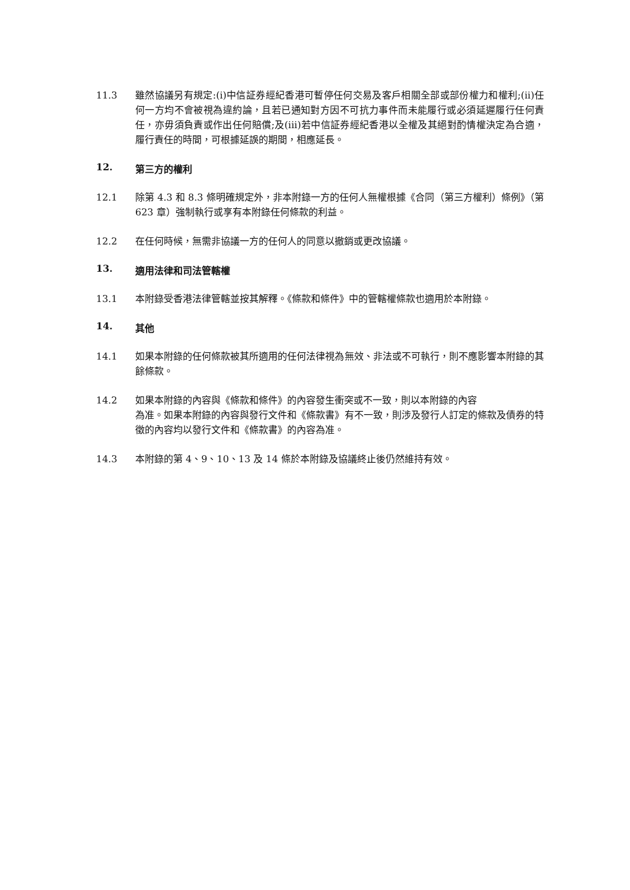11.3 雖然協議另有規定:(i)中信証券經紀香港可暫停任何交易及客戶相關全部或部份權力和權利;(ii)任何一方均不會被視為違約論，且若已通知對方因不可抗力事件而未能履行或必須延遲履行任何責任，亦毋須負責或作出任何賠償;及(iii)若中信証券經紀香港以全權及其絕對酌情權決定為合適，履行責任的時間，可根據延誤的期間，相應延長。
12. 第三方的權利
12.1 除第 4.3 和 8.3 條明確規定外，非本附錄一方的任何人無權根據《合同（第三方權利）條例》（第 623 章）強制執行或享有本附錄任何條款的利益。
12.2 在任何時候，無需非協議一方的任何人的同意以撤銷或更改協議。
13. 適用法律和司法管轄權
13.1 本附錄受香港法律管轄並按其解釋。《條款和條件》中的管轄權條款也適用於本附錄。
14. 其他
14.1 如果本附錄的任何條款被其所適用的任何法律視為無效、非法或不可執行，則不應影響本附錄的其餘條款。
14.2 如果本附錄的內容與《條款和條件》的內容發生衝突或不一致，則以本附錄的內容
為准。如果本附錄的內容與發行文件和《條款書》有不一致，則涉及發行人訂定的條款及債券的特徵的內容均以發行文件和《條款書》的內容為准。
14.3 本附錄的第 4、9、10、13 及 14 條於本附錄及協議終止後仍然維持有效。